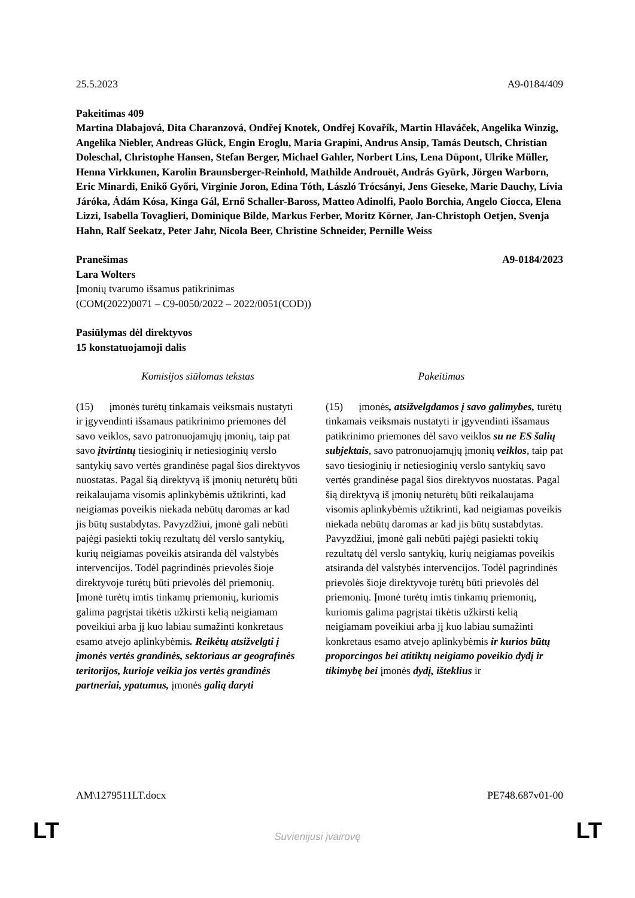25.5.2023 A9-0184/409
Pakeitimas 409
Martina Dlabajová, Dita Charanzová, Ondřej Knotek, Ondřej Kovařík, Martin Hlaváček, Angelika Winzig, Angelika Niebler, Andreas Glück, Engin Eroglu, Maria Grapini, Andrus Ansip, Tamás Deutsch, Christian Doleschal, Christophe Hansen, Stefan Berger, Michael Gahler, Norbert Lins, Lena Düpont, Ulrike Müller, Henna Virkkunen, Karolin Braunsberger-Reinhold, Mathilde Androuët, András Gyürk, Jörgen Warborn, Eric Minardi, Enikő Győri, Virginie Joron, Edina Tóth, László Trócsányi, Jens Gieseke, Marie Dauchy, Lívia Járóka, Ádám Kósa, Kinga Gál, Ernő Schaller-Baross, Matteo Adinolfi, Paolo Borchia, Angelo Ciocca, Elena Lizzi, Isabella Tovaglieri, Dominique Bilde, Markus Ferber, Moritz Körner, Jan-Christoph Oetjen, Svenja Hahn, Ralf Seekatz, Peter Jahr, Nicola Beer, Christine Schneider, Pernille Weiss
Pranešimas A9-0184/2023
Lara Wolters
Įmonių tvarumo išsamus patikrinimas
(COM(2022)0071 – C9-0050/2022 – 2022/0051(COD))
Pasiūlymas dėl direktyvos
15 konstatuojamoji dalis
| Komisijos siūlomas tekstas | Pakeitimas |
| --- | --- |
| (15) įmonės turėtų tinkamais veiksmais nustatyti ir įgyvendinti išsamaus patikrinimo priemones dėl savo veiklos, savo patronuojamųjų įmonių, taip pat savo įtvirtintų tiesioginių ir netiesioginių verslo santykių savo vertės grandinėse pagal šios direktyvos nuostatas. Pagal šią direktyvą iš įmonių neturėtų būti reikalaujama visomis aplinkybėmis užtikrinti, kad neigiamas poveikis niekada nebūtų daromas ar kad jis būtų sustabdytas. Pavyzdžiui, įmonė gali nebūti pajėgi pasiekti tokių rezultatų dėl verslo santykių, kurių neigiamas poveikis atsiranda dėl valstybės intervencijos. Todėl pagrindinės prievolės šioje direktyvoje turėtų būti prievolės dėl priemonių. Įmonė turėtų imtis tinkamų priemonių, kuriomis galima pagrįstai tikėtis užkirsti kelią neigiamam poveikiui arba jį kuo labiau sumažinti konkretaus esamo atvejo aplinkybėmis . Reikėtų atsižvelgti į įmonės vertės grandinės, sektoriaus ar geografinės teritorijos, kurioje veikia jos vertės grandinės partneriai, ypatumus, įmonės galią daryti | (15) įmonės , atsižvelgdamos į savo galimybes, turėtų tinkamais veiksmais nustatyti ir įgyvendinti išsamaus patikrinimo priemones dėl savo veiklos su ne ES šalių subjektais , savo patronuojamųjų įmonių veiklos , taip pat savo tiesioginių ir netiesioginių verslo santykių savo vertės grandinėse pagal šios direktyvos nuostatas. Pagal šią direktyvą iš įmonių neturėtų būti reikalaujama visomis aplinkybėmis užtikrinti, kad neigiamas poveikis niekada nebūtų daromas ar kad jis būtų sustabdytas. Pavyzdžiui, įmonė gali nebūti pajėgi pasiekti tokių rezultatų dėl verslo santykių, kurių neigiamas poveikis atsiranda dėl valstybės intervencijos. Todėl pagrindinės prievolės šioje direktyvoje turėtų būti prievolės dėl priemonių. Įmonė turėtų imtis tinkamų priemonių, kuriomis galima pagrįstai tikėtis užkirsti kelią neigiamam poveikiui arba jį kuo labiau sumažinti konkretaus esamo atvejo aplinkybėmis ir kurios būtų proporcingos bei atitiktų neigiamo poveikio dydį ir tikimybę bei įmonės dydį, išteklius ir |
AM\1279511LT.docx PE748.687v01-00
LT
Suvienijusi įvairovę LT